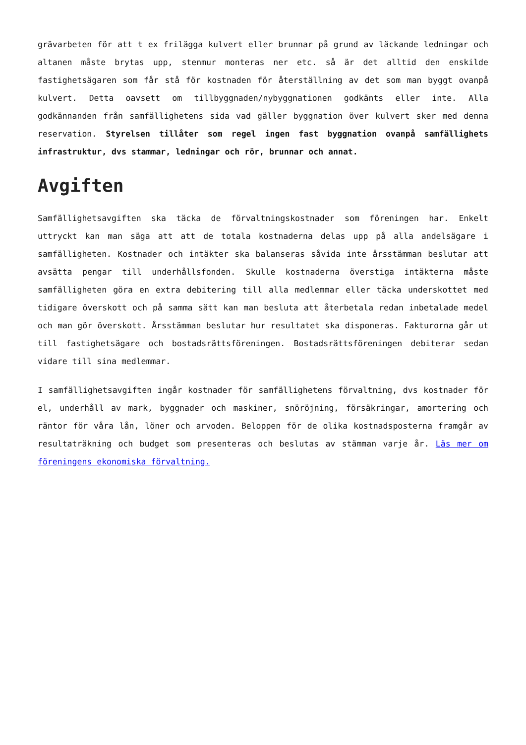grävarbeten för att t ex frilägga kulvert eller brunnar på grund av läckande ledningar och altanen måste brytas upp, stenmur monteras ner etc. så är det alltid den enskilde fastighetsägaren som får stå för kostnaden för återställning av det som man byggt ovanpå kulvert. Detta oavsett om tillbyggnaden/nybyggnationen godkänts eller inte. Alla godkännanden från samfällighetens sida vad gäller byggnation över kulvert sker med denna reservation. Styrelsen tillåter som regel ingen fast byggnation ovanpå samfällighets infrastruktur, dvs stammar, ledningar och rör, brunnar och annat.
Avgiften
Samfällighetsavgiften ska täcka de förvaltningskostnader som föreningen har. Enkelt uttryckt kan man säga att att de totala kostnaderna delas upp på alla andelsägare i samfälligheten. Kostnader och intäkter ska balanseras såvida inte årsstämman beslutar att avsätta pengar till underhållsfonden. Skulle kostnaderna överstiga intäkterna måste samfälligheten göra en extra debitering till alla medlemmar eller täcka underskottet med tidigare överskott och på samma sätt kan man besluta att återbetala redan inbetalade medel och man gör överskott. Årsstämman beslutar hur resultatet ska disponeras. Fakturorna går ut till fastighetsägare och bostadsrättsföreningen. Bostadsrättsföreningen debiterar sedan vidare till sina medlemmar.
I samfällighetsavgiften ingår kostnader för samfällighetens förvaltning, dvs kostnader för el, underhåll av mark, byggnader och maskiner, snöröjning, försäkringar, amortering och räntor för våra lån, löner och arvoden. Beloppen för de olika kostnadsposterna framgår av resultaträkning och budget som presenteras och beslutas av stämman varje år. Läs mer om föreningens ekonomiska förvaltning.